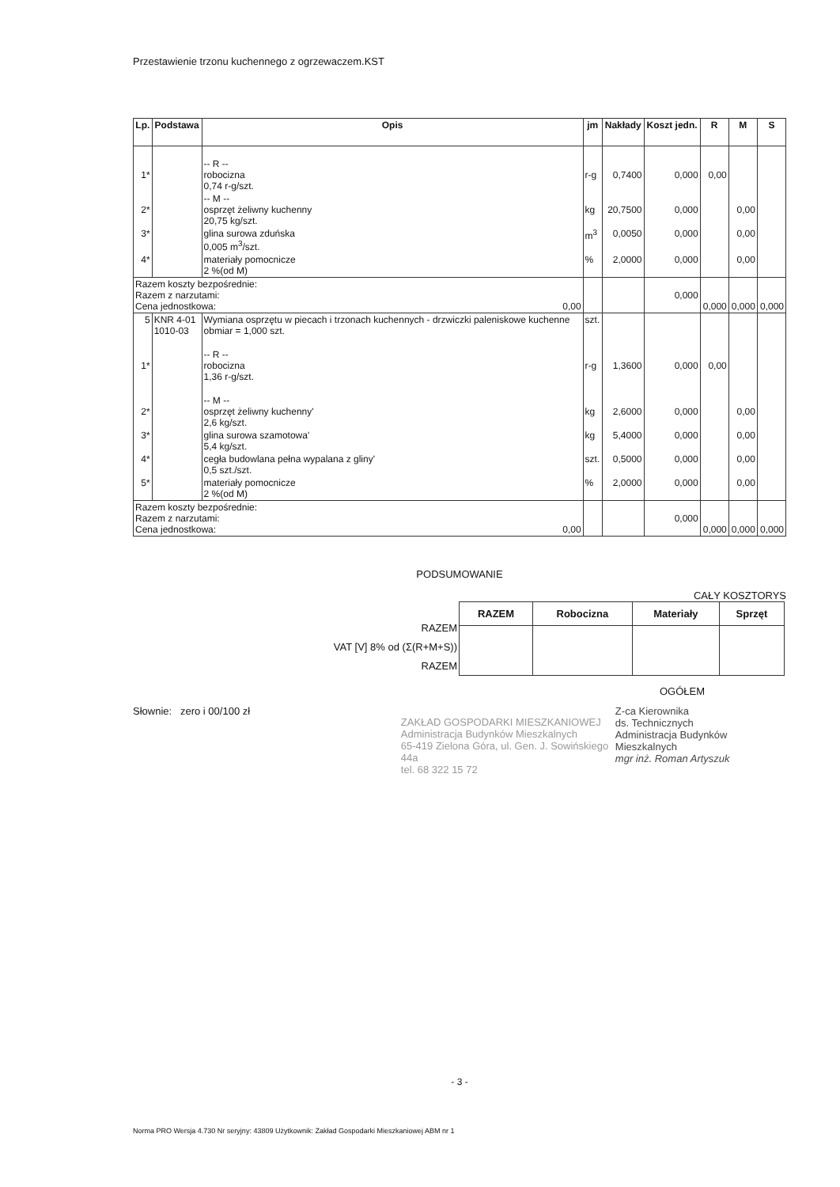Przestawienie trzonu kuchennego z ogrzewaczem.KST
| Lp. | Podstawa | Opis | jm | Nakłady | Koszt jedn. | R | M | S |
| --- | --- | --- | --- | --- | --- | --- | --- | --- |
| 1* | | -- R -- robocizna 0,74 r-g/szt. | r-g | 0,7400 | 0,000 | 0,00 | | |
| 2* | | -- M -- osprzęt żeliwny kuchenny 20,75 kg/szt. | kg | 20,7500 | 0,000 | | 0,00 | |
| 3* | | glina surowa zduńska 0,005 m<sup>3</sup>/szt. | m<sup>3</sup> | 0,0050 | 0,000 | | 0,00 | |
| 4* | | materiały pomocnicze 2 %(od M) | % | 2,0000 | 0,000 | | 0,00 | |
| Razem koszty bezpośrednie: Razem z narzutami: Cena jednostkowa: 0,00 | | | | | 0,000 | 0,000 | 0,000 | 0,000 |
| 5 | KNR 4-01 1010-03 | Wymiana osprzętu w piecach i trzonach kuchennych - drzwiczki paleniskowe kuchenne obmiar = 1,000 szt. | szt. | | | | | |
| 1* | | -- R -- robocizna 1,36 r-g/szt. | r-g | 1,3600 | 0,000 | 0,00 | | |
| 2* | | -- M -- osprzęt żeliwny kuchenny' 2,6 kg/szt. | kg | 2,6000 | 0,000 | | 0,00 | |
| 3* | | glina surowa szamotowa' 5,4 kg/szt. | kg | 5,4000 | 0,000 | | 0,00 | |
| 4* | | cegła budowlana pełna wypalana z gliny' 0,5 szt./szt. | szt. | 0,5000 | 0,000 | | 0,00 | |
| 5* | | materiały pomocnicze 2 %(od M) | % | 2,0000 | 0,000 | | 0,00 | |
| Razem koszty bezpośrednie: Razem z narzutami: Cena jednostkowa: 0,00 | | | | | 0,000 | 0,000 | 0,000 | 0,000 |
PODSUMOWANIE
CAŁY KOSZTORYS
RAZEM
VAT [V] 8% od (Σ(R+M+S))
RAZEM
| RAZEM | Robocizna | Materiały | Sprzęt |
| --- | --- | --- | --- |
OGÓŁEM
Słownie: zero i 00/100 zł
ZAKŁAD GOSPODARKI MIESZKANIOWEJ
Administracja Budynków Mieszkalnych
65-419 Zielona Góra, ul. Gen. J. Sowińskiego 44a
tel. 68 322 15 72
Z-ca Kierownika
ds. Technicznych
Administracja Budynków Mieszkalnych
mgr inż. Roman Artyszuk
- 3 -
Norma PRO Wersja 4.730 Nr seryjny: 43809 Użytkownik: Zakład Gospodarki Mieszkaniowej ABM nr 1